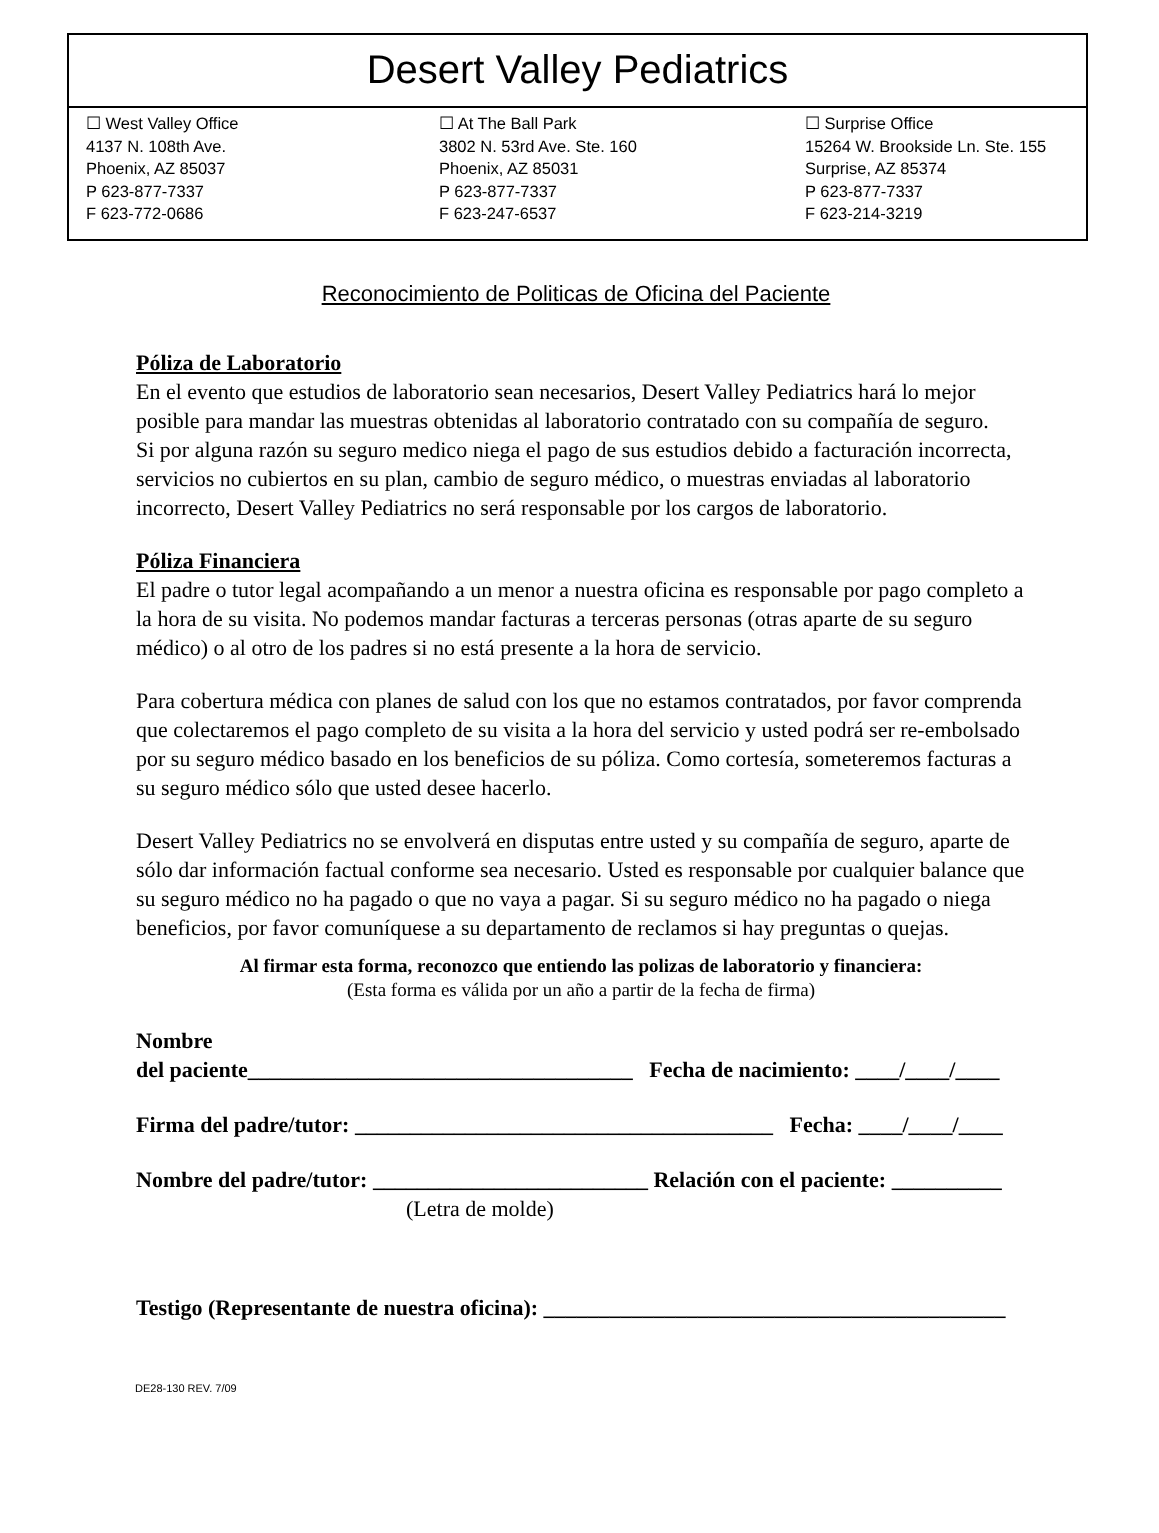Desert Valley Pediatrics
☐ West Valley Office
4137 N. 108th Ave.
Phoenix, AZ 85037
P 623-877-7337
F 623-772-0686
☐ At The Ball Park
3802 N. 53rd Ave. Ste. 160
Phoenix, AZ 85031
P 623-877-7337
F 623-247-6537
☐ Surprise Office
15264 W. Brookside Ln. Ste. 155
Surprise, AZ 85374
P 623-877-7337
F 623-214-3219
Reconocimiento de Politicas de Oficina del Paciente
Póliza de Laboratorio
En el evento que estudios de laboratorio sean necesarios, Desert Valley Pediatrics hará lo mejor posible para mandar las muestras obtenidas al laboratorio contratado con su compañía de seguro.
Si por alguna razón su seguro medico niega el pago de sus estudios debido a facturación incorrecta, servicios no cubiertos en su plan, cambio de seguro médico, o muestras enviadas al laboratorio incorrecto, Desert Valley Pediatrics no será responsable por los cargos de laboratorio.
Póliza Financiera
El padre o tutor legal acompañando a un menor a nuestra oficina es responsable por pago completo a la hora de su visita. No podemos mandar facturas a terceras personas (otras aparte de su seguro médico) o al otro de los padres si no está presente a la hora de servicio.
Para cobertura médica con planes de salud con los que no estamos contratados, por favor comprenda que colectaremos el pago completo de su visita a la hora del servicio y usted podrá ser re-embolsado por su seguro médico basado en los beneficios de su póliza. Como cortesía, someteremos facturas a su seguro médico sólo que usted desee hacerlo.
Desert Valley Pediatrics no se envolverá en disputas entre usted y su compañía de seguro, aparte de sólo dar información factual conforme sea necesario. Usted es responsable por cualquier balance que su seguro médico no ha pagado o que no vaya a pagar. Si su seguro médico no ha pagado o niega beneficios, por favor comuníquese a su departamento de reclamos si hay preguntas o quejas.
Al firmar esta forma, reconozco que entiendo las polizas de laboratorio y financiera:
(Esta forma es válida por un año a partir de la fecha de firma)
Nombre
del paciente___________________________________ Fecha de nacimiento: ____/____/____
Firma del padre/tutor: ______________________________________ Fecha: ____/____/____
Nombre del padre/tutor: _________________________ Relación con el paciente: __________
(Letra de molde)
Testigo (Representante de nuestra oficina): __________________________________________
DE28-130 REV. 7/09